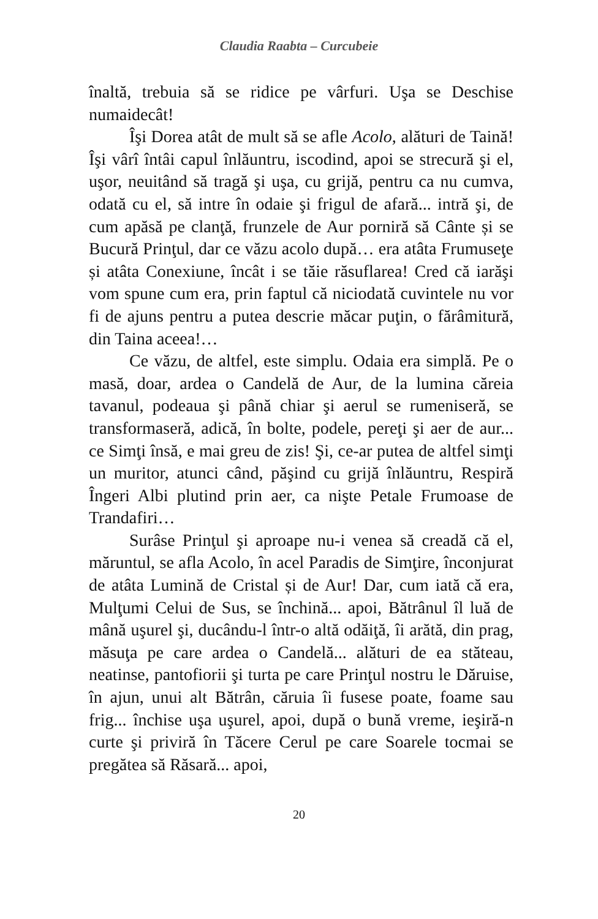Claudia Raabta – Curcubeie
înaltă, trebuia să se ridice pe vârfuri. Uşa se Deschise numaidecât!
Îşi Dorea atât de mult să se afle Acolo, alături de Taină! Îşi vârî întâi capul înlăuntru, iscodind, apoi se strecură şi el, uşor, neuitând să tragă şi uşa, cu grijă, pentru ca nu cumva, odată cu el, să intre în odaie şi frigul de afară... intră şi, de cum apăsă pe clanţă, frunzele de Aur porniră să Cânte și se Bucură Prinţul, dar ce văzu acolo după… era atâta Frumuseţe și atâta Conexiune, încât i se tăie răsuflarea! Cred că iarăşi vom spune cum era, prin faptul că niciodată cuvintele nu vor fi de ajuns pentru a putea descrie măcar puţin, o fărâmitură, din Taina aceea!…
Ce văzu, de altfel, este simplu. Odaia era simplă. Pe o masă, doar, ardea o Candelă de Aur, de la lumina căreia tavanul, podeaua şi până chiar şi aerul se rumeniseră, se transformaseră, adică, în bolte, podele, pereţi şi aer de aur... ce Simţi însă, e mai greu de zis! Şi, ce-ar putea de altfel simţi un muritor, atunci când, păşind cu grijă înlăuntru, Respiră Îngeri Albi plutind prin aer, ca nişte Petale Frumoase de Trandafiri…
Surâse Prinţul şi aproape nu-i venea să creadă că el, măruntul, se afla Acolo, în acel Paradis de Simţire, înconjurat de atâta Lumină de Cristal și de Aur! Dar, cum iată că era, Mulţumi Celui de Sus, se închină... apoi, Bătrânul îl luă de mână uşurel şi, ducându-l într-o altă odăiţă, îi arătă, din prag, măsuţa pe care ardea o Candelă... alături de ea stăteau, neatinse, pantofiorii şi turta pe care Prinţul nostru le Dăruise, în ajun, unui alt Bătrân, căruia îi fusese poate, foame sau frig... închise uşa uşurel, apoi, după o bună vreme, ieşiră-n curte şi priviră în Tăcere Cerul pe care Soarele tocmai se pregătea să Răsară... apoi,
20